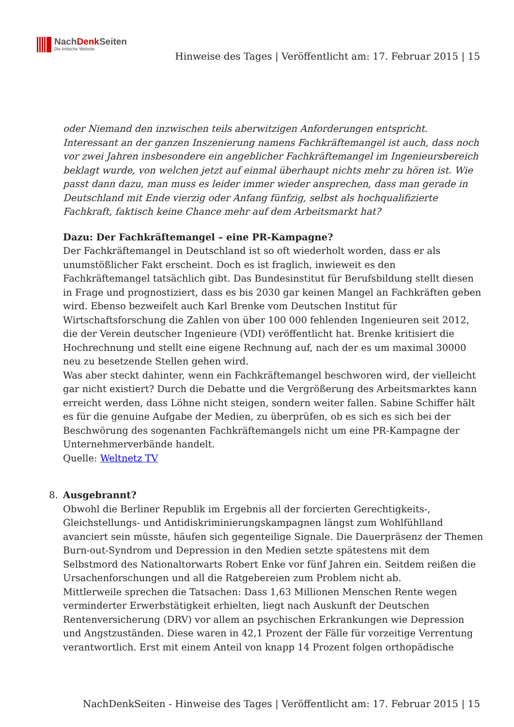NachDenk Seiten
Die kritische Website
Hinweise des Tages | Veröffentlicht am: 17. Februar 2015 | 15
oder Niemand den inzwischen teils aberwitzigen Anforderungen entspricht.
Interessant an der ganzen Inszenierung namens Fachkräftemangel ist auch, dass noch vor zwei Jahren insbesondere ein angeblicher Fachkräftemangel im Ingenieursbereich beklagt wurde, von welchen jetzt auf einmal überhaupt nichts mehr zu hören ist. Wie passt dann dazu, man muss es leider immer wieder ansprechen, dass man gerade in Deutschland mit Ende vierzig oder Anfang fünfzig, selbst als hochqualifizierte Fachkraft, faktisch keine Chance mehr auf dem Arbeitsmarkt hat?
Dazu: Der Fachkräftemangel – eine PR-Kampagne?
Der Fachkräftemangel in Deutschland ist so oft wiederholt worden, dass er als unumstößlicher Fakt erscheint. Doch es ist fraglich, inwieweit es den Fachkräftemangel tatsächlich gibt. Das Bundesinstitut für Berufsbildung stellt diesen in Frage und prognostiziert, dass es bis 2030 gar keinen Mangel an Fachkräften geben wird. Ebenso bezweifelt auch Karl Brenke vom Deutschen Institut für Wirtschaftsforschung die Zahlen von über 100 000 fehlenden Ingenieuren seit 2012, die der Verein deutscher Ingenieure (VDI) veröffentlicht hat. Brenke kritisiert die Hochrechnung und stellt eine eigene Rechnung auf, nach der es um maximal 30000 neu zu besetzende Stellen gehen wird.
Was aber steckt dahinter, wenn ein Fachkräftemangel beschworen wird, der vielleicht gar nicht existiert? Durch die Debatte und die Vergrößerung des Arbeitsmarktes kann erreicht werden, dass Löhne nicht steigen, sondern weiter fallen. Sabine Schiffer hält es für die genuine Aufgabe der Medien, zu überprüfen, ob es sich es sich bei der Beschwörung des sogenanten Fachkräftemangels nicht um eine PR-Kampagne der Unternehmerverbände handelt.
Quelle: Weltnetz TV
8.
Ausgebrannt?
Obwohl die Berliner Republik im Ergebnis all der forcierten Gerechtigkeits-, Gleichstellungs- und Antidiskriminierungskampagnen längst zum Wohlfühlland avanciert sein müsste, häufen sich gegenteilige Signale. Die Dauerpräsenz der Themen Burn-out-Syndrom und Depression in den Medien setzte spätestens mit dem Selbstmord des Nationaltorwarts Robert Enke vor fünf Jahren ein. Seitdem reißen die Ursachenforschungen und all die Ratgebereien zum Problem nicht ab.
Mittlerweile sprechen die Tatsachen: Dass 1,63 Millionen Menschen Rente wegen verminderter Erwerbstätigkeit erhielten, liegt nach Auskunft der Deutschen Rentenversicherung (DRV) vor allem an psychischen Erkrankungen wie Depression und Angstzuständen. Diese waren in 42,1 Prozent der Fälle für vorzeitige Verrentung verantwortlich. Erst mit einem Anteil von knapp 14 Prozent folgen orthopädische
NachDenkSeiten - Hinweise des Tages | Veröffentlicht am: 17. Februar 2015 | 15